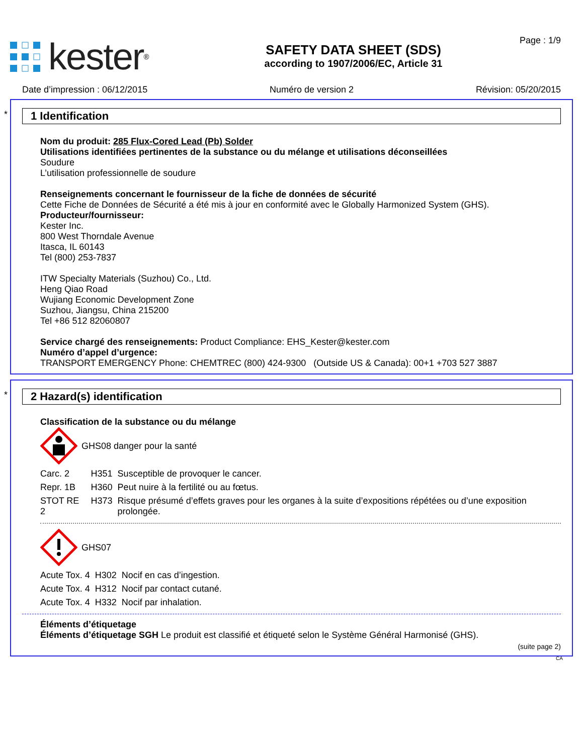kester<sup>®</sup>
SAFETY DATA SHEET (SDS)
according to 1907/2006/EC, Article 31
Page : 1/9
Date d’impression : 06/12/2015 Numéro de version 2 Révision: 05/20/2015
*
1 Identification
Nom du produit: 285 Flux-Cored Lead (Pb) Solder
Utilisations identifiées pertinentes de la substance ou du mélange et utilisations déconseillées
Soudure
L’utilisation professionnelle de soudure
Renseignements concernant le fournisseur de la fiche de données de sécurité
Cette Fiche de Données de Sécurité a été mis à jour en conformité avec le Globally Harmonized System (GHS).
Producteur/fournisseur:
Kester Inc.
800 West Thorndale Avenue
Itasca, IL 60143
Tel (800) 253-7837
ITW Specialty Materials (Suzhou) Co., Ltd.
Heng Qiao Road
Wujiang Economic Development Zone
Suzhou, Jiangsu, China 215200
Tel +86 512 82060807
Service chargé des renseignements: Product Compliance: EHS_Kester@kester.com
Numéro d’appel d’urgence:
TRANSPORT EMERGENCY Phone: CHEMTREC (800) 424-9300 (Outside US & Canada): 00+1 +703 527 3887
*
2 Hazard(s) identification
Classification de la substance ou du mélange
GHS08 danger pour la santé
| Carc. 2 | H351 | Susceptible de provoquer le cancer. |
| Repr. 1B | H360 | Peut nuire à la fertilité ou au fœtus. |
| STOT RE 2 | H373 | Risque présumé d’effets graves pour les organes à la suite d’expositions répétées ou d’une exposition prolongée. |
GHS07
| Acute Tox. 4 | H302 | Nocif en cas d’ingestion. |
| Acute Tox. 4 | H312 | Nocif par contact cutané. |
| Acute Tox. 4 | H332 | Nocif par inhalation. |
Éléments d’étiquetage
Éléments d’étiquetage SGH Le produit est classifié et étiqueté selon le Système Général Harmonisé (GHS).
(suite page 2)
CA